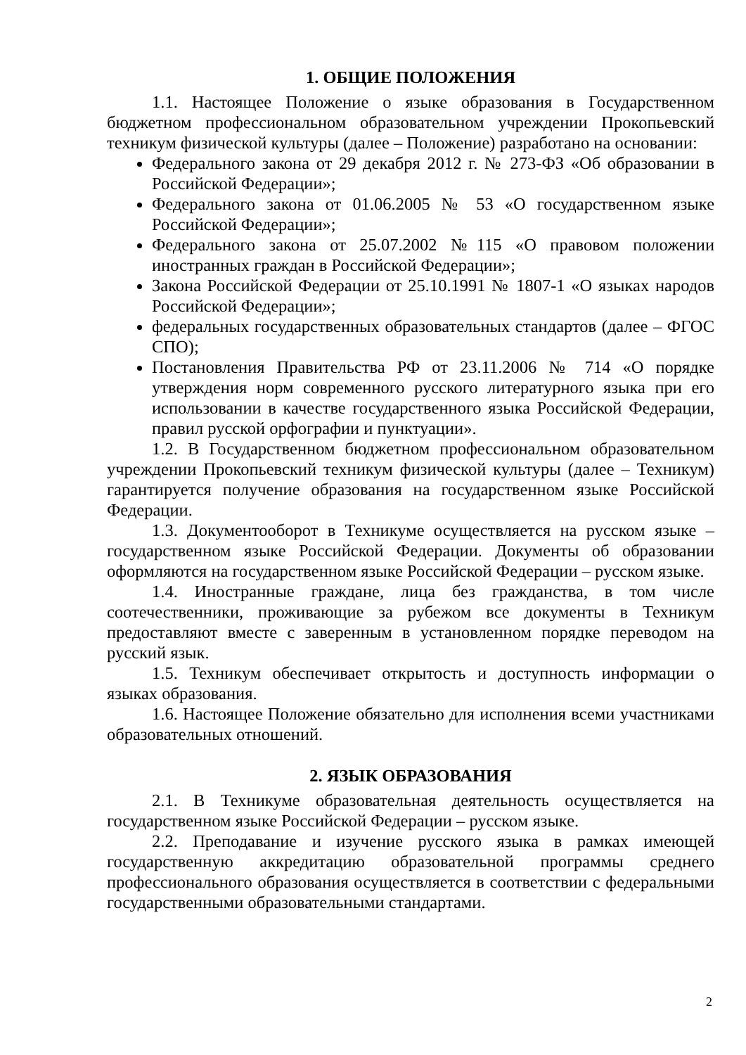1. ОБЩИЕ ПОЛОЖЕНИЯ
1.1. Настоящее Положение о языке образования в Государственном бюджетном профессиональном образовательном учреждении Прокопьевский техникум физической культуры (далее – Положение) разработано на основании:
Федерального закона от 29 декабря 2012 г. № 273-ФЗ «Об образовании в Российской Федерации»;
Федерального закона от 01.06.2005 № 53 «О государственном языке Российской Федерации»;
Федерального закона от 25.07.2002 №115 «О правовом положении иностранных граждан в Российской Федерации»;
Закона Российской Федерации от 25.10.1991 № 1807-1 «О языках народов Российской Федерации»;
федеральных государственных образовательных стандартов (далее – ФГОС СПО);
Постановления Правительства РФ от 23.11.2006 № 714 «О порядке утверждения норм современного русского литературного языка при его использовании в качестве государственного языка Российской Федерации, правил русской орфографии и пунктуации».
1.2. В Государственном бюджетном профессиональном образовательном учреждении Прокопьевский техникум физической культуры (далее – Техникум) гарантируется получение образования на государственном языке Российской Федерации.
1.3. Документооборот в Техникуме осуществляется на русском языке – государственном языке Российской Федерации. Документы об образовании оформляются на государственном языке Российской Федерации – русском языке.
1.4. Иностранные граждане, лица без гражданства, в том числе соотечественники, проживающие за рубежом все документы в Техникум предоставляют вместе с заверенным в установленном порядке переводом на русский язык.
1.5. Техникум обеспечивает открытость и доступность информации о языках образования.
1.6. Настоящее Положение обязательно для исполнения всеми участниками образовательных отношений.
2. ЯЗЫК ОБРАЗОВАНИЯ
2.1. В Техникуме образовательная деятельность осуществляется на государственном языке Российской Федерации – русском языке.
2.2. Преподавание и изучение русского языка в рамках имеющей государственную аккредитацию образовательной программы среднего профессионального образования осуществляется в соответствии с федеральными государственными образовательными стандартами.
2